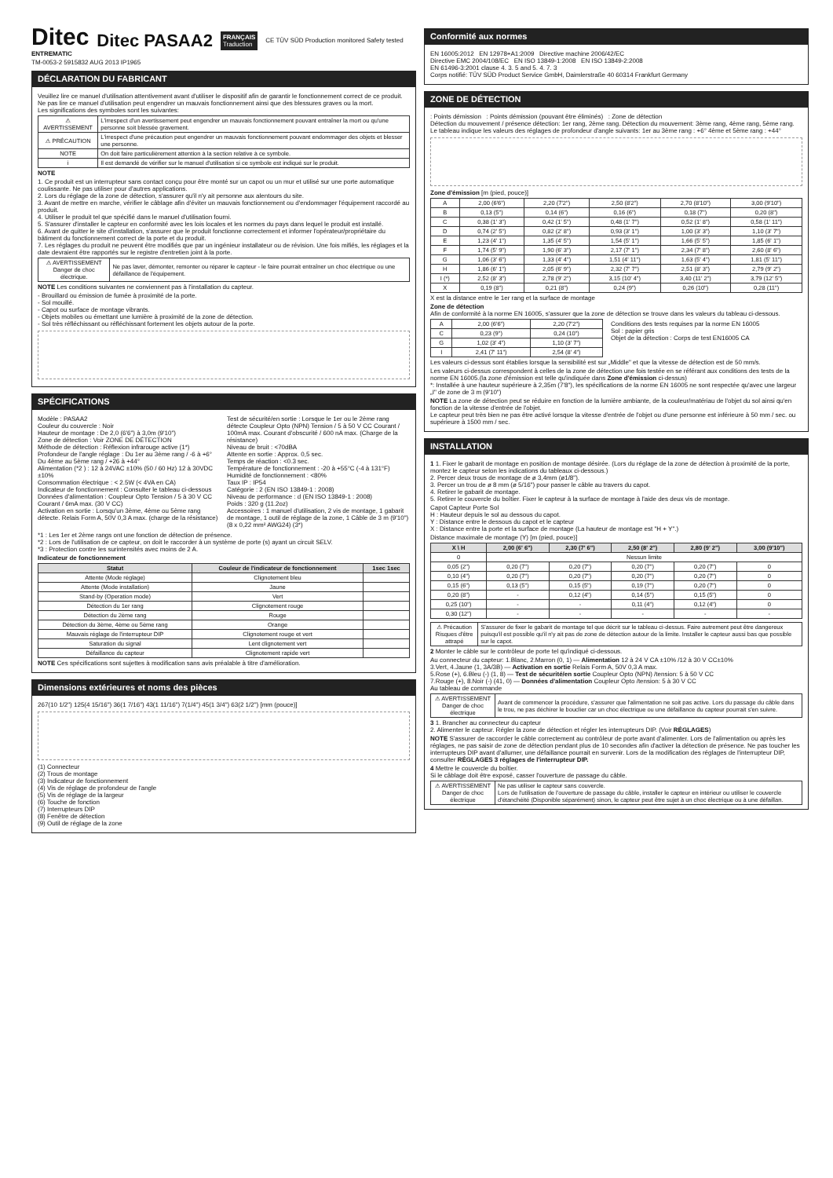Ditec
ENTREMATIC
Ditec PASAA2
FRANÇAIS
Traduction
CE TÜV SÜD Production monitored Safety tested
TM-0053-2 5915832 AUG 2013 IP1965
DÉCLARATION DU FABRICANT
Veuillez lire ce manuel d'utilisation attentivement avant d'utiliser le dispositif afin de garantir le fonctionnement correct de ce produit.
Ne pas lire ce manuel d'utilisation peut engendrer un mauvais fonctionnement ainsi que des blessures graves ou la mort.
Les significations des symboles sont les suivantes:
| ⚠ AVERTISSEMENT | L'irrespect d'un avertissement peut engendrer un mauvais fonctionnement pouvant entraîner la mort ou qu'une personne soit blessée gravement. |
| ⚠ PRÉCAUTION | L'irrespect d'une précaution peut engendrer un mauvais fonctionnement pouvant endommager des objets et blesser une personne. |
| NOTE | On doit faire particulièrement attention à la section relative à ce symbole. |
| i | Il est demandé de vérifier sur le manuel d'utilisation si ce symbole est indiqué sur le produit. |
NOTE
1. Ce produit est un interrupteur sans contact conçu pour être monté sur un capot ou un mur et utilisé sur une porte automatique coulissante. Ne pas utiliser pour d'autres applications.
2. Lors du réglage de la zone de détection, s'assurer qu'il n'y ait personne aux alentours du site.
3. Avant de mettre en marche, vérifier le câblage afin d'éviter un mauvais fonctionnement ou d'endommager l'équipement raccordé au produit.
4. Utiliser le produit tel que spécifié dans le manuel d'utilisation fourni.
5. S'assurer d'installer le capteur en conformité avec les lois locales et les normes du pays dans lequel le produit est installé.
6. Avant de quitter le site d'installation, s'assurer que le produit fonctionne correctement et informer l'opérateur/propriétaire du bâtiment du fonctionnement correct de la porte et du produit.
7. Les réglages du produit ne peuvent être modifiés que par un ingénieur installateur ou de révision. Une fois mifiés, les réglages et la date devraient être rapportés sur le registre d'entretien joint à la porte.
| ⚠ AVERTISSEMENT Danger de choc électrique. | Ne pas laver, démonter, remonter ou réparer le capteur - le faire pourrait entraîner un choc électrique ou une défaillance de l'équipement. |
NOTE Les conditions suivantes ne conviennent pas à l'installation du capteur.
- Brouillard ou émission de fumée à proximité de la porte.
- Sol mouillé.
- Capot ou surface de montage vibrants.
- Objets mobiles ou émettant une lumière à proximité de la zone de détection.
- Sol très réfléchissant ou réfléchissant fortement les objets autour de la porte.
SPÉCIFICATIONS
Modèle : PASAA2
Couleur du couvercle : Noir
Hauteur de montage : De 2,0 (6'6") à 3,0m (9'10")
Zone de détection : Voir ZONE DE DÉTECTION
Méthode de détection : Réflexion infrarouge active (1*)
Profondeur de l'angle réglage : Du 1er au 3ème rang / -6 à +6° Du 4ème au 5ème rang / +26 à +44°
Alimentation (*2 ) : 12 à 24VAC ±10% (50 / 60 Hz) 12 à 30VDC ±10%
Consommation électrique : < 2.5W (< 4VA en CA)
Indicateur de fonctionnement : Consulter le tableau ci-dessous
Données d'alimentation : Coupleur Opto Tension / 5 à 30 V CC Courant / 6mA max. (30 V CC)
Activation en sortie : Lorsqu'un 3ème, 4ème ou 5ème rang détecte. Relais Form A, 50V 0,3 A max. (charge de la résistance)
Test de sécurité/en sortie : Lorsque le 1er ou le 2ème rang détecte Coupleur Opto (NPN) Tension / 5 à 50 V CC Courant / 100mA max. Courant d'obscurité / 600 nA max. (Charge de la résistance)
Niveau de bruit : <70dBA
Attente en sortie : Approx. 0,5 sec.
Temps de réaction : <0.3 sec.
Température de fonctionnement : -20 à +55°C (-4 à 131°F)
Humidité de fonctionnement : <80%
Taux IP : IP54
Catégorie : 2 (EN ISO 13849-1 : 2008)
Niveau de performance : d (EN ISO 13849-1 : 2008)
Poids : 320 g (11.2oz)
Accessoires : 1 manuel d'utilisation, 2 vis de montage, 1 gabarit de montage, 1 outil de réglage de la zone, 1 Câble de 3 m (9'10") (8 x 0,22 mm² AWG24) (3*)
*1 : Les 1er et 2ème rangs ont une fonction de détection de présence.
*2 : Lors de l'utilisation de ce capteur, on doit le raccorder à un système de porte (s) ayant un circuit SELV.
*3 : Protection contre les surintensités avec moins de 2 A.
Indicateur de fonctionnement
| Statut | Couleur de l'indicateur de fonctionnement | 1sec 1sec |
| --- | --- | --- |
| Attente (Mode réglage) | Clignotement bleu | |
| Attente (Mode installation) | Jaune | |
| Stand-by (Operation mode) | Vert | |
| Détection du 1er rang | Clignotement rouge | |
| Détection du 2ème rang | Rouge | |
| Détection du 3ème, 4ème ou 5ème rang | Orange | |
| Mauvais réglage de l'interrupteur DIP | Clignotement rouge et vert | |
| Saturation du signal | Lent clignotement vert | |
| Défaillance du capteur | Clignotement rapide vert | |
NOTE Ces spécifications sont sujettes à modification sans avis préalable à titre d'amélioration.
Dimensions extérieures et noms des pièces
267(10 1/2") 125(4 15/16") 36(1 7/16") 43(1 11/16") 7(1/4") 45(1 3/4") 63(2 1/2") [mm (pouce)]
(1) Connecteur
(2) Trous de montage
(3) Indicateur de fonctionnement
(4) Vis de réglage de profondeur de l'angle
(5) Vis de réglage de la largeur
(6) Touche de fonction
(7) Interrupteurs DIP
(8) Fenêtre de détection
(9) Outil de réglage de la zone
Conformité aux normes
EN 16005:2012 EN 12978+A1:2009 Directive machine 2006/42/EC
Directive EMC 2004/108/EC EN ISO 13849-1:2008 EN ISO 13849-2:2008
EN 61496-3:2001 clause 4. 3. 5 and 5. 4. 7. 3
Corps notifié: TÜV SÜD Product Service GmbH, Daimlerstraße 40 60314 Frankfurt Germany
ZONE DE DÉTECTION
: Points démission : Points démission (pouvant être éliminés) : Zone de détection
Détection du mouvement / présence détection: 1er rang, 2ème rang. Détection du mouvement: 3ème rang, 4ème rang, 5ème rang.
Le tableau indique les valeurs des réglages de profondeur d'angle suivants: 1er au 3ème rang : +6° 4ème et 5ème rang : +44°
Zone d'émission [m (pied, pouce)]
| A | 2,00 (6'6") | 2,20 (7'2") | 2,50 (8'2") | 2,70 (8'10") | 3,00 (9'10") |
| B | 0,13 (5") | 0,14 (6") | 0,16 (6") | 0,18 (7") | 0,20 (8") |
| C | 0,38 (1' 3") | 0,42 (1' 5") | 0,48 (1' 7") | 0,52 (1' 8") | 0,58 (1' 11") |
| D | 0,74 (2' 5") | 0,82 (2' 8") | 0,93 (3' 1") | 1,00 (3' 3") | 1,10 (3' 7") |
| E | 1,23 (4' 1") | 1,35 (4' 5") | 1,54 (5' 1") | 1,66 (5' 5") | 1,85 (6' 1") |
| F | 1,74 (5' 9") | 1,90 (6' 3") | 2,17 (7' 1") | 2,34 (7' 8") | 2,60 (8' 6") |
| G | 1,06 (3' 6") | 1,33 (4' 4") | 1,51 (4' 11") | 1,63 (5' 4") | 1,81 (5' 11") |
| H | 1,86 (6' 1") | 2,05 (6' 9") | 2,32 (7' 7") | 2,51 (8' 3") | 2,79 (9' 2") |
| I (*) | 2,52 (8' 3") | 2,78 (9' 2") | 3,15 (10' 4") | 3,40 (11' 2") | 3,79 (12' 5") |
| X | 0,19 (8") | 0,21 (8") | 0,24 (9") | 0,26 (10") | 0,28 (11") |
X est la distance entre le 1er rang et la surface de montage
Zone de détection
Afin de conformité à la norme EN 16005, s'assurer que la zone de détection se trouve dans les valeurs du tableau ci-dessous.
| A | 2,00 (6'6") | 2,20 (7'2") |
| C | 0,23 (9") | 0,24 (10") |
| G | 1,02 (3' 4") | 1,10 (3' 7") |
| I | 2,41 (7' 11") | 2,54 (8' 4") |
Conditions des tests requises par la norme EN 16005
Sol : papier gris
Objet de la détection : Corps de test EN16005 CA
Les valeurs ci-dessus sont établies lorsque la sensibilité est sur „Middle" et que la vitesse de détection est de 50 mm/s.
Les valeurs ci-dessus correspondent à celles de la zone de détection une fois testée en se référant aux conditions des tests de la norme EN 16005.(la zone d'émission est telle qu'indiquée dans Zone d'émission ci-dessus)
*: Installée à une hauteur supérieure à 2,35m (7'8"), les spécifications de la norme EN 16005 ne sont respectée qu'avec une largeur „I" de zone de 3 m (9'10")
NOTE La zone de détection peut se réduire en fonction de la lumière ambiante, de la couleur/matériau de l'objet du sol ainsi qu'en fonction de la vitesse d'entrée de l'objet.
Le capteur peut très bien ne pas être activé lorsque la vitesse d'entrée de l'objet ou d'une personne est inférieure à 50 mm / sec. ou supérieure à 1500 mm / sec.
INSTALLATION
1 1. Fixer le gabarit de montage en position de montage désirée. (Lors du réglage de la zone de détection à proximité de la porte, montez le capteur selon les indications du tableaux ci-dessous.)
2. Percer deux trous de montage de ø 3,4mm (ø1/8").
3. Percer un trou de ø 8 mm (ø 5/16") pour passer le câble au travers du capot.
4. Retirer le gabarit de montage.
5. Retirer le couvercle du boîtier. Fixer le capteur à la surface de montage à l'aide des deux vis de montage.
Capot Capteur Porte Sol
H : Hauteur depuis le sol au dessous du capot.
Y : Distance entre le dessous du capot et le capteur
X : Distance entre la porte et la surface de montage (La hauteur de montage est "H + Y".)
Distance maximale de montage (Y) [m (pied, pouce)]
| X \ H | 2,00 (6' 6") | 2,30 (7' 6") | 2,50 (8' 2") | 2,80 (9' 2") | 3,00 (9'10") |
| --- | --- | --- | --- | --- | --- |
| 0 | Nessun limite | | | | |
| 0,05 (2") | 0,20 (7") | 0,20 (7") | 0,20 (7") | 0,20 (7") | 0 |
| 0,10 (4") | 0,20 (7") | 0,20 (7") | 0,20 (7") | 0,20 (7") | 0 |
| 0,15 (6") | 0,13 (5") | 0,15 (5") | 0,19 (7") | 0,20 (7") | 0 |
| 0,20 (8") | - | 0,12 (4") | 0,14 (5") | 0,15 (5") | 0 |
| 0,25 (10") | - | - | 0,11 (4") | 0,12 (4") | 0 |
| 0,30 (12") | - | - | - | - | - |
| ⚠ Précaution Risques d'être attrapé | S'assurer de fixer le gabarit de montage tel que décrit sur le tableau ci-dessus. Faire autrement peut être dangereux puisqu'il est possible qu'il n'y ait pas de zone de détection autour de la limite. Installer le capteur aussi bas que possible sur le capot. |
2 Monter le câble sur le contrôleur de porte tel qu'indiqué ci-dessous.
Au connecteur du capteur: 1.Blanc, 2.Marron (0, 1) — Alimentation 12 à 24 V CA ±10% /12 à 30 V CC±10%
3.Vert, 4.Jaune (1, 3A/3B) — Activation en sortie Relais Form A, 50V 0,3 A max.
5.Rose (+), 6.Bleu (-) (1, 8) — Test de sécurité/en sortie Coupleur Opto (NPN) /tension: 5 à 50 V CC
7.Rouge (+), 8.Noir (-) (41, 0) — Données d'alimentation Coupleur Opto /tension: 5 à 30 V CC
Au tableau de commande
| ⚠ AVERTISSEMENT Danger de choc électrique | Avant de commencer la procédure, s'assurer que l'alimentation ne soit pas active. Lors du passage du câble dans le trou, ne pas déchirer le bouclier car un choc électrique ou une défaillance du capteur pourrait s'en suivre. |
3 1. Brancher au connecteur du capteur
2. Alimenter le capteur. Régler la zone de détection et régler les interrupteurs DIP. (Voir RÉGLAGES)
NOTE S'assurer de raccorder le câble correctement au contrôleur de porte avant d'alimenter. Lors de l'alimentation ou après les réglages, ne pas saisir de zone de détection pendant plus de 10 secondes afin d'activer la détection de présence. Ne pas toucher les interrupteurs DIP avant d'allumer, une défaillance pourrait en survenir. Lors de la modification des réglages de l'interrupteur DIP, consulter RÉGLAGES 3 réglages de l'interrupteur DIP.
4 Mettre le couvercle du boîtier.
Si le câblage doit être exposé, casser l'ouverture de passage du câble.
| ⚠ AVERTISSEMENT Danger de choc électrique | Ne pas utiliser le capteur sans couvercle. Lors de l'utilisation de l'ouverture de passage du câble, installer le capteur en intérieur ou utiliser le couvercle d'étanchéité (Disponible séparément) sinon, le capteur peut être sujet à un choc électrique ou à une défaillan. |